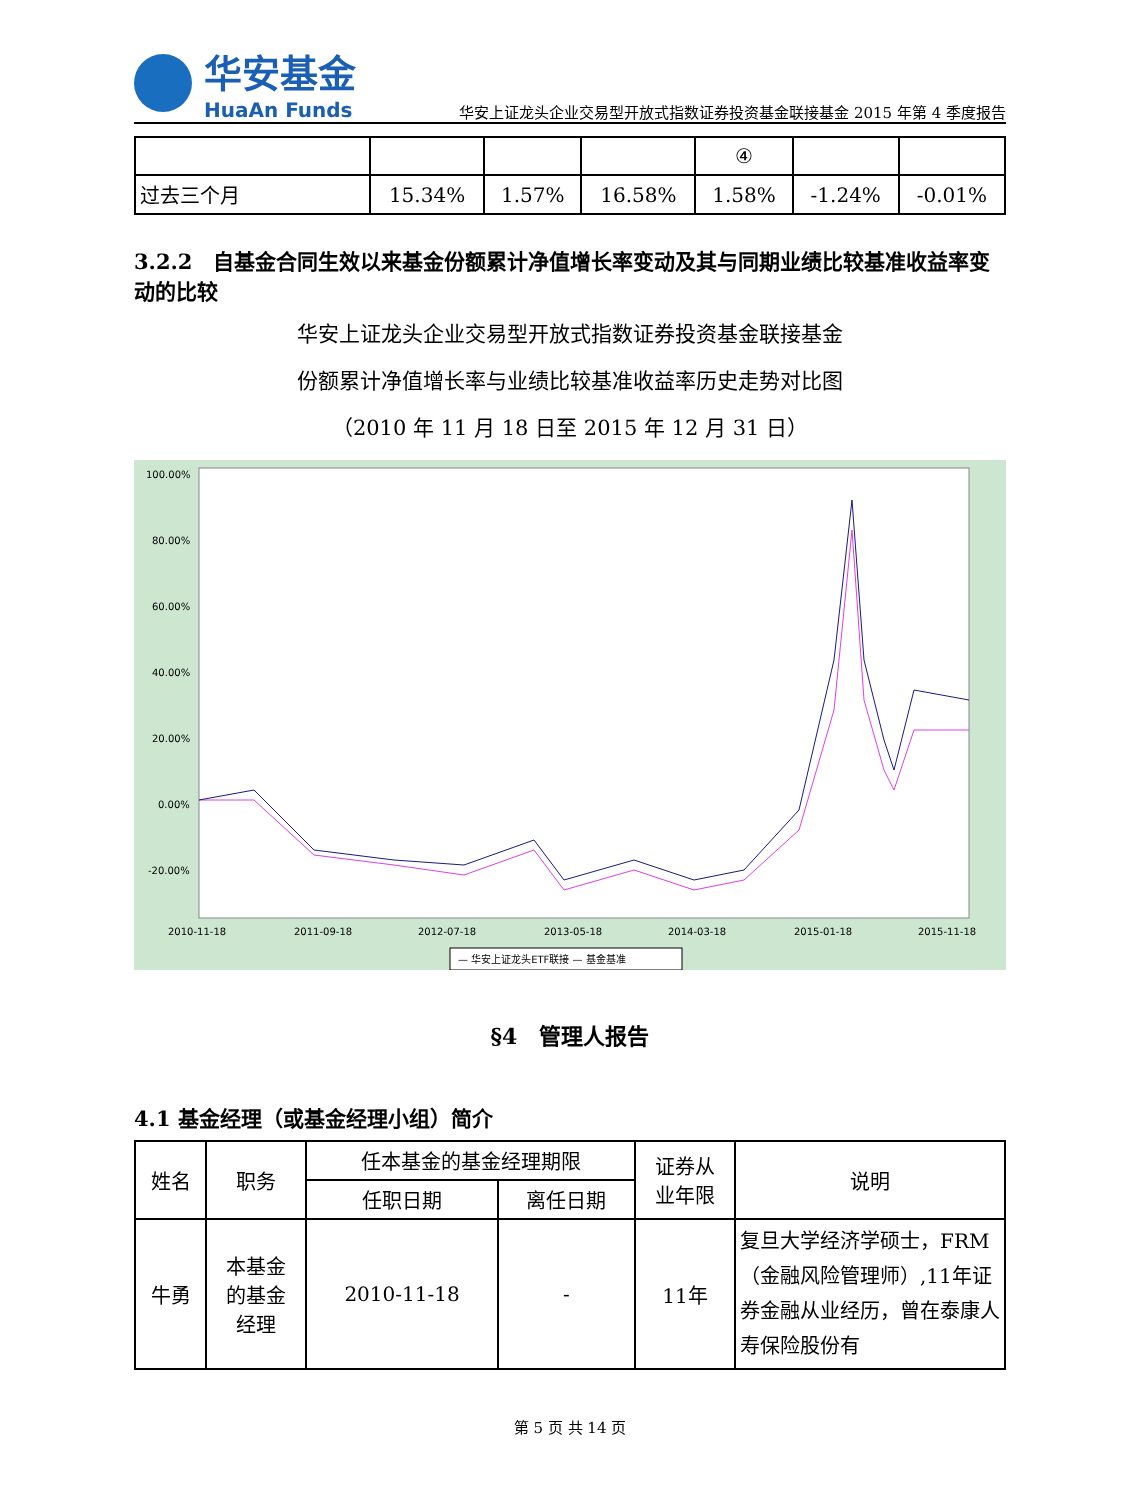华安基金
HuaAn Funds
华安上证龙头企业交易型开放式指数证券投资基金联接基金 2015 年第 4 季度报告
| | | | | ④ | | |
| 过去三个月 | 15.34% | 1.57% | 16.58% | 1.58% | -1.24% | -0.01% |
3.2.2　自基金合同生效以来基金份额累计净值增长率变动及其与同期业绩比较基准收益率变动的比较
华安上证龙头企业交易型开放式指数证券投资基金联接基金
份额累计净值增长率与业绩比较基准收益率历史走势对比图
（2010 年 11 月 18 日至 2015 年 12 月 31 日）
100.00%
80.00%
60.00%
40.00%
20.00%
0.00%
-20.00%
2010-11-18
2011-09-18
2012-07-18
2013-05-18
2014-03-18
2015-01-18
2015-11-18
— 华安上证龙头ETF联接 — 基金基准
§4　管理人报告
4.1 基金经理（或基金经理小组）简介
| 姓名 | 职务 | 任本基金的基金经理期限 | | 证券从 业年限 | 说明 |
| | | 任职日期 | 离任日期 | | |
| 牛勇 | 本基金 的基金 经理 | 2010-11-18 | - | 11年 | 复旦大学经济学硕士，FRM（金融风险管理师）,11年证券金融从业经历，曾在泰康人寿保险股份有 |
第 5 页 共 14 页